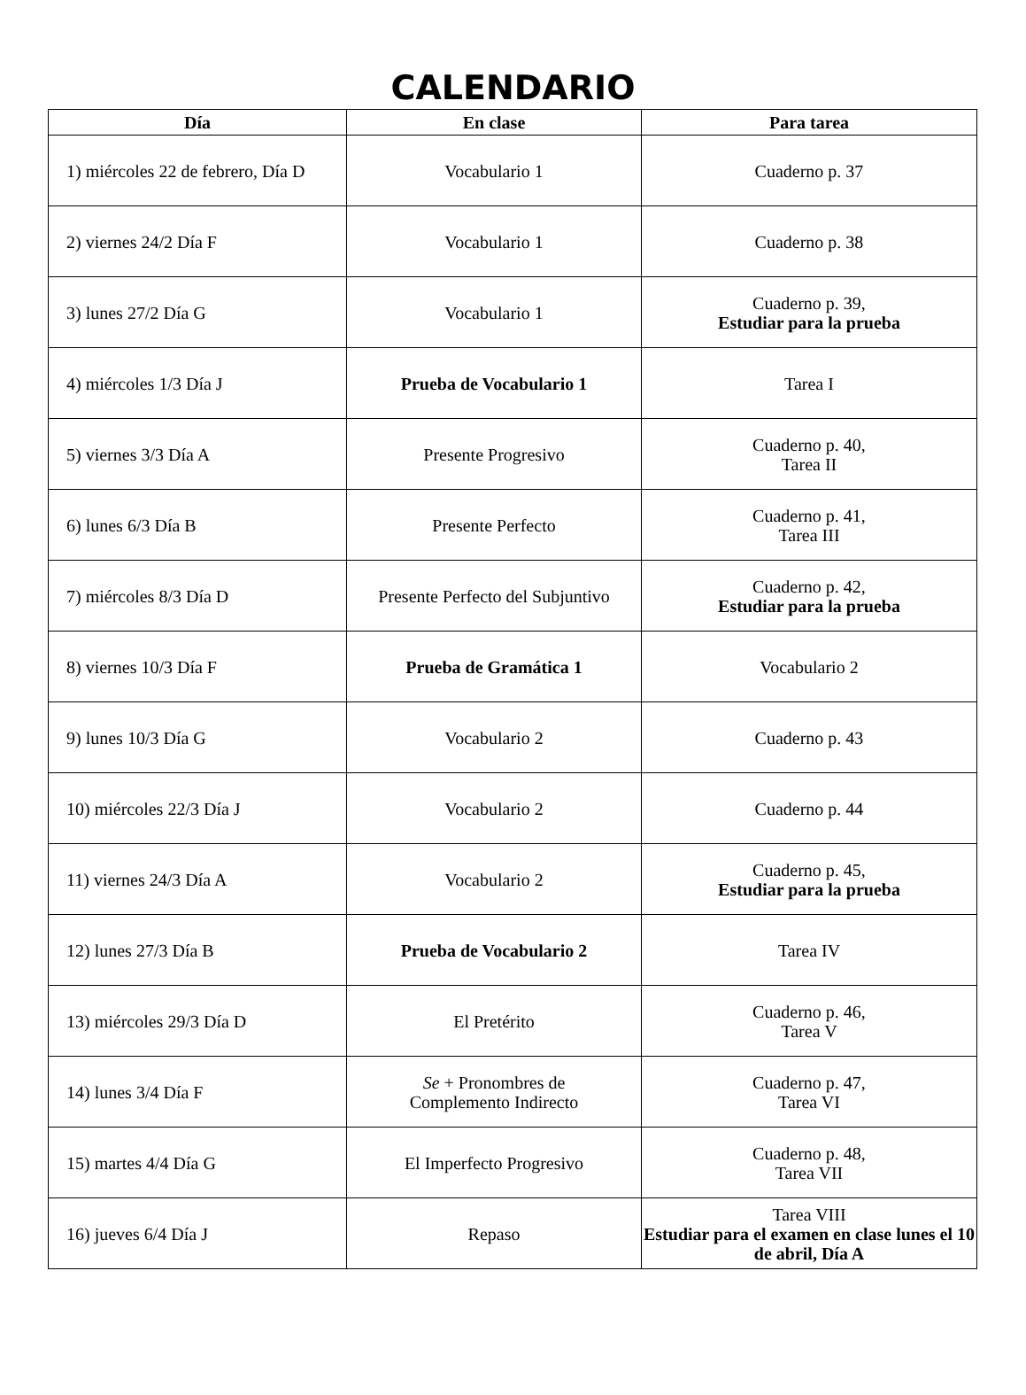CALENDARIO
| Día | En clase | Para tarea |
| --- | --- | --- |
| 1) miércoles 22 de febrero, Día D | Vocabulario 1 | Cuaderno p. 37 |
| 2) viernes 24/2 Día F | Vocabulario 1 | Cuaderno p. 38 |
| 3) lunes 27/2 Día G | Vocabulario 1 | Cuaderno p. 39, Estudiar para la prueba |
| 4) miércoles 1/3 Día J | Prueba de Vocabulario 1 | Tarea I |
| 5) viernes 3/3 Día A | Presente Progresivo | Cuaderno p. 40, Tarea II |
| 6) lunes 6/3 Día B | Presente Perfecto | Cuaderno p. 41, Tarea III |
| 7) miércoles 8/3 Día D | Presente Perfecto del Subjuntivo | Cuaderno p. 42, Estudiar para la prueba |
| 8) viernes 10/3 Día F | Prueba de Gramática 1 | Vocabulario 2 |
| 9) lunes 10/3 Día G | Vocabulario 2 | Cuaderno p. 43 |
| 10) miércoles 22/3 Día J | Vocabulario 2 | Cuaderno p. 44 |
| 11) viernes 24/3 Día A | Vocabulario 2 | Cuaderno p. 45, Estudiar para la prueba |
| 12) lunes 27/3 Día B | Prueba de Vocabulario 2 | Tarea IV |
| 13) miércoles 29/3 Día D | El Pretérito | Cuaderno p. 46, Tarea V |
| 14) lunes 3/4 Día F | Se + Pronombres de Complemento Indirecto | Cuaderno p. 47, Tarea VI |
| 15) martes 4/4 Día G | El Imperfecto Progresivo | Cuaderno p. 48, Tarea VII |
| 16) jueves 6/4 Día J | Repaso | Tarea VIII Estudiar para el examen en clase lunes el 10 de abril, Día A |